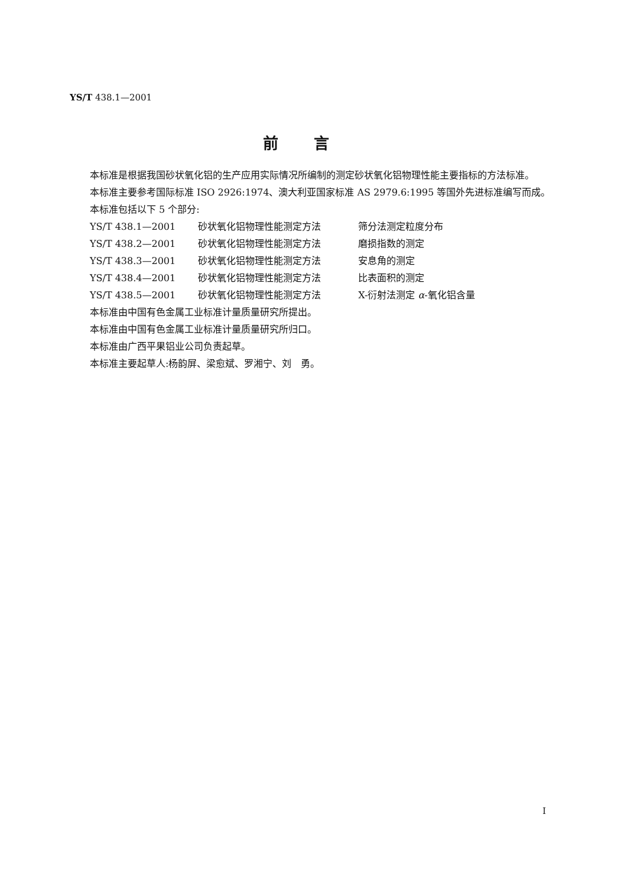YS/T 438.1—2001
前言
本标准是根据我国砂状氧化铝的生产应用实际情况所编制的测定砂状氧化铝物理性能主要指标的方法标准。
本标准主要参考国际标准 ISO 2926:1974、澳大利亚国家标准 AS 2979.6:1995 等国外先进标准编写而成。
本标准包括以下 5 个部分:
YS/T 438.1—2001 砂状氧化铝物理性能测定方法 筛分法测定粒度分布
YS/T 438.2—2001 砂状氧化铝物理性能测定方法 磨损指数的测定
YS/T 438.3—2001 砂状氧化铝物理性能测定方法 安息角的测定
YS/T 438.4—2001 砂状氧化铝物理性能测定方法 比表面积的测定
YS/T 438.5—2001 砂状氧化铝物理性能测定方法 X-衍射法测定 α-氧化铝含量
本标准由中国有色金属工业标准计量质量研究所提出。
本标准由中国有色金属工业标准计量质量研究所归口。
本标准由广西平果铝业公司负责起草。
本标准主要起草人:杨韵屏、梁愈斌、罗湘宁、刘　勇。
I